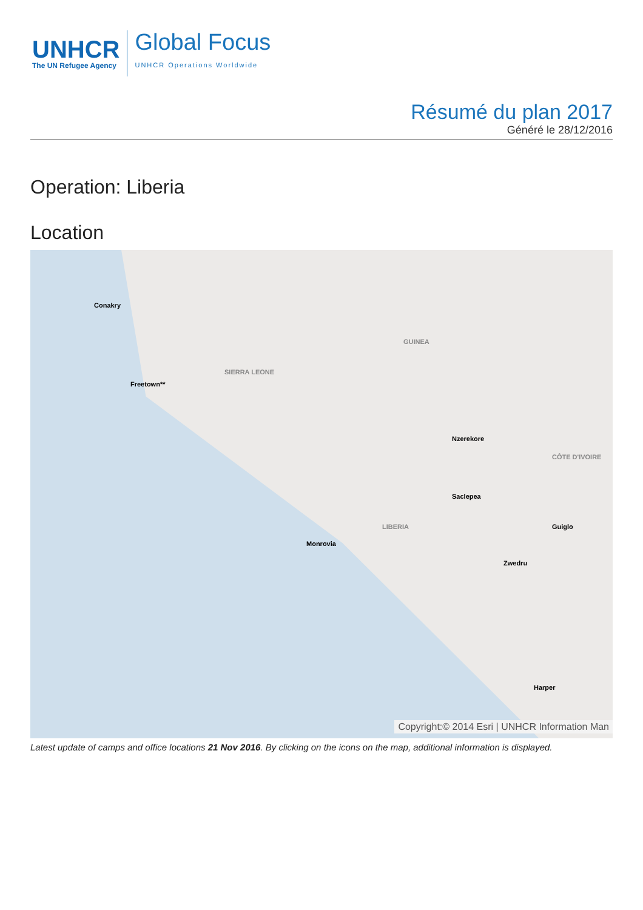UNHCR
The UN Refugee Agency
Global Focus
UNHCR Operations Worldwide
Résumé du plan 2017
Généré le 28/12/2016
Operation: Liberia
Location
Conakry
Freetown**
GUINEA
SIERRA LEONE
Nzerekore
Saclepea
LIBERIA
CÔTE D'IVOIRE
Guiglo
Monrovia
Zwedru
Harper
Copyright:© 2014 Esri | UNHCR Information Man
Latest update of camps and office locations 21 Nov 2016. By clicking on the icons on the map, additional information is displayed.